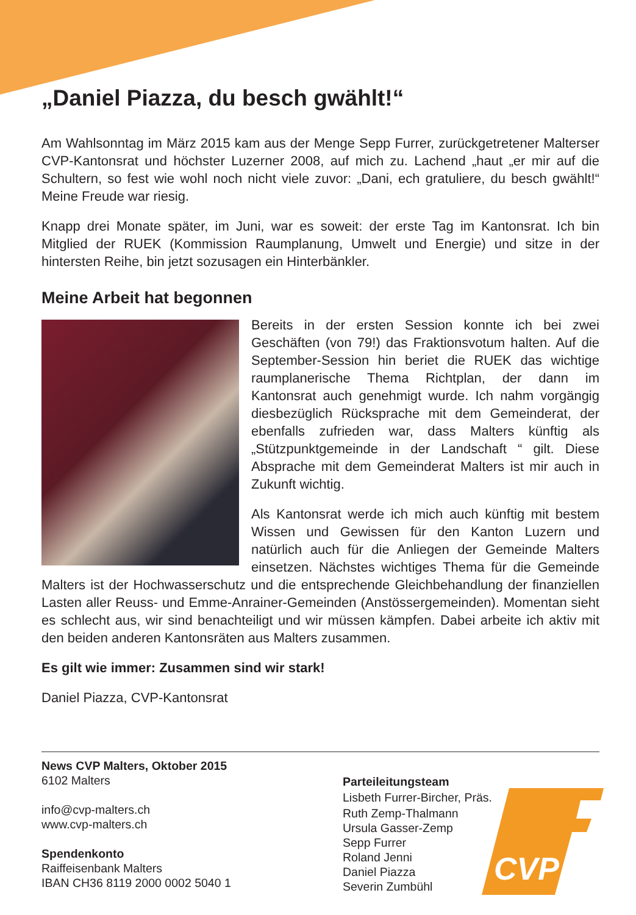„Daniel Piazza, du besch gwählt!“
Am Wahlsonntag im März 2015 kam aus der Menge Sepp Furrer, zurückgetretener Malterser CVP-Kantonsrat und höchster Luzerner 2008, auf mich zu. Lachend „haut „er mir auf die Schultern, so fest wie wohl noch nicht viele zuvor: „Dani, ech gratuliere, du besch gwählt!“ Meine Freude war riesig.
Knapp drei Monate später, im Juni, war es soweit: der erste Tag im Kantonsrat. Ich bin Mitglied der RUEK (Kommission Raumplanung, Umwelt und Energie) und sitze in der hintersten Reihe, bin jetzt sozusagen ein Hinterbänkler.
Meine Arbeit hat begonnen
Bereits in der ersten Session konnte ich bei zwei Geschäften (von 79!) das Fraktionsvotum halten. Auf die September-Session hin beriet die RUEK das wichtige raumplanerische Thema Richtplan, der dann im Kantonsrat auch genehmigt wurde. Ich nahm vorgängig diesbezüglich Rücksprache mit dem Gemeinderat, der ebenfalls zufrieden war, dass Malters künftig als „Stützpunktgemeinde in der Landschaft “ gilt. Diese Absprache mit dem Gemeinderat Malters ist mir auch in Zukunft wichtig.
Als Kantonsrat werde ich mich auch künftig mit bestem Wissen und Gewissen für den Kanton Luzern und natürlich auch für die Anliegen der Gemeinde Malters einsetzen. Nächstes wichtiges Thema für die Gemeinde Malters ist der Hochwasserschutz und die entsprechende Gleichbehandlung der finanziellen Lasten aller Reuss- und Emme-Anrainer-Gemeinden (Anstössergemeinden). Momentan sieht es schlecht aus, wir sind benachteiligt und wir müssen kämpfen. Dabei arbeite ich aktiv mit den beiden anderen Kantonsräten aus Malters zusammen.
Es gilt wie immer: Zusammen sind wir stark!
Daniel Piazza, CVP-Kantonsrat
News CVP Malters, Oktober 2015
6102 Malters
info@cvp-malters.ch
www.cvp-malters.ch
Spendenkonto
Raiffeisenbank Malters
IBAN CH36 8119 2000 0002 5040 1
Parteileitungsteam
Lisbeth Furrer-Bircher, Präs.
Ruth Zemp-Thalmann
Ursula Gasser-Zemp
Sepp Furrer
Roland Jenni
Daniel Piazza
Severin Zumbühl
CVP